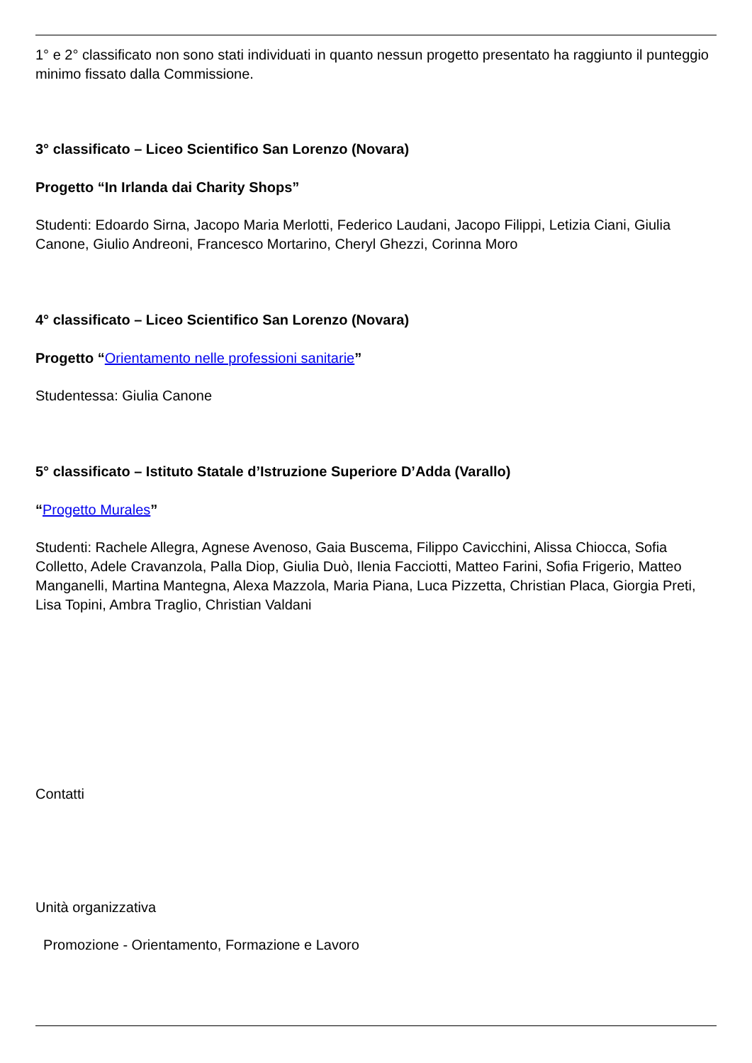1° e 2° classificato non sono stati individuati in quanto nessun progetto presentato ha raggiunto il punteggio minimo fissato dalla Commissione.
3° classificato – Liceo Scientifico San Lorenzo (Novara)
Progetto “In Irlanda dai Charity Shops”
Studenti: Edoardo Sirna, Jacopo Maria Merlotti, Federico Laudani, Jacopo Filippi, Letizia Ciani, Giulia Canone, Giulio Andreoni, Francesco Mortarino, Cheryl Ghezzi, Corinna Moro
4° classificato – Liceo Scientifico San Lorenzo (Novara)
Progetto “Orientamento nelle professioni sanitarie”
Studentessa: Giulia Canone
5° classificato – Istituto Statale d’Istruzione Superiore D’Adda (Varallo)
“Progetto Murales”
Studenti: Rachele Allegra, Agnese Avenoso, Gaia Buscema, Filippo Cavicchini, Alissa Chiocca, Sofia Colletto, Adele Cravanzola, Palla Diop, Giulia Duò, Ilenia Facciotti, Matteo Farini, Sofia Frigerio, Matteo Manganelli, Martina Mantegna, Alexa Mazzola, Maria Piana, Luca Pizzetta, Christian Placa, Giorgia Preti, Lisa Topini, Ambra Traglio, Christian Valdani
Contatti
Unità organizzativa
Promozione - Orientamento, Formazione e Lavoro